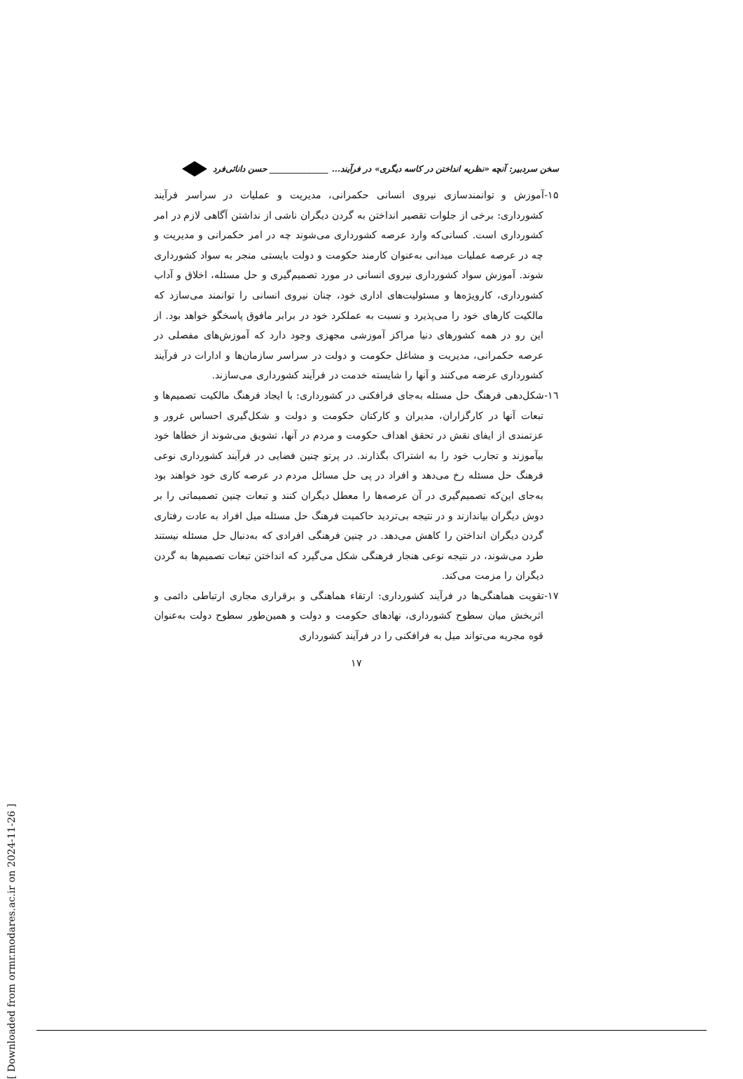سخن سردبیر: آنچه «نظریه انداختن در کاسه دیگری» در فرآیند... ______________ حسن دانائی‌فرد
۱۵-آموزش و توانمندسازی نیروی انسانی حکمرانی، مدیریت و عملیات در سراسر فرآیند کشورداری: برخی از جلوات تقصیر انداختن به گردن دیگران ناشی از نداشتن آگاهی لازم در امر کشورداری است. کسانی‌که وارد عرصه کشورداری می‌شوند چه در امر حکمرانی و مدیریت و چه در عرصه عملیات میدانی به‌عنوان کارمند حکومت و دولت بایستی منجر به سواد کشورداری شوند. آموزش سواد کشورداری نیروی انسانی در مورد تصمیم‌گیری و حل مسئله، اخلاق و آداب کشورداری، کارویژه‌ها و مسئولیت‌های اداری خود، چنان نیروی انسانی را توانمند می‌سازد که مالکیت کارهای خود را می‌پذیرد و نسبت به عملکرد خود در برابر مافوق پاسخگو خواهد بود. از این رو در همه کشورهای دنیا مراکز آموزشی مجهزی وجود دارد که آموزش‌های مفصلی در عرصه حکمرانی، مدیریت و مشاغل حکومت و دولت در سراسر سازمان‌ها و ادارات در فرآیند کشورداری عرضه می‌کنند و آنها را شایسته خدمت در فرآیند کشورداری می‌سازند.
۱٦-شکل‌دهی فرهنگ حل مسئله به‌جای فرافکنی در کشورداری: با ایجاد فرهنگ مالکیت تصمیم‌ها و تبعات آنها در کارگزاران، مدیران و کارکنان حکومت و دولت و شکل‌گیری احساس غرور و عزتمندی از ایفای نقش در تحقق اهداف حکومت و مردم در آنها، تشویق می‌شوند از خطاها خود بیآموزند و تجارب خود را به اشتراک بگذارند. در پرتو چنین فضایی در فرآیند کشورداری نوعی فرهنگ حل مسئله رخ می‌دهد و افراد در پی حل مسائل مردم در عرصه کاری خود خواهند بود به‌جای این‌که تصمیم‌گیری در آن عرصه‌ها را معطل دیگران کنند و تبعات چنین تصمیماتی را بر دوش دیگران بیاندازند و در نتیجه بی‌تردید حاکمیت فرهنگ حل مسئله میل افراد به عادت رفتاری گردن دیگران انداختن را کاهش می‌دهد. در چنین فرهنگی افرادی که به‌دنبال حل مسئله نیستند طرد می‌شوند، در نتیجه نوعی هنجار فرهنگی شکل می‌گیرد که انداختن تبعات تصمیم‌ها به گردن دیگران را مزمت می‌کند.
۱۷-تقویت هماهنگی‌ها در فرآیند کشورداری: ارتقاء هماهنگی و برقراری مجاری ارتباطی دائمی و اثربخش میان سطوح کشورداری، نهادهای حکومت و دولت و همین‌طور سطوح دولت به‌عنوان قوه مجریه می‌تواند میل به فرافکنی را در فرآیند کشورداری
۱۷
[ Downloaded from ormr.modares.ac.ir on 2024-11-26 ]